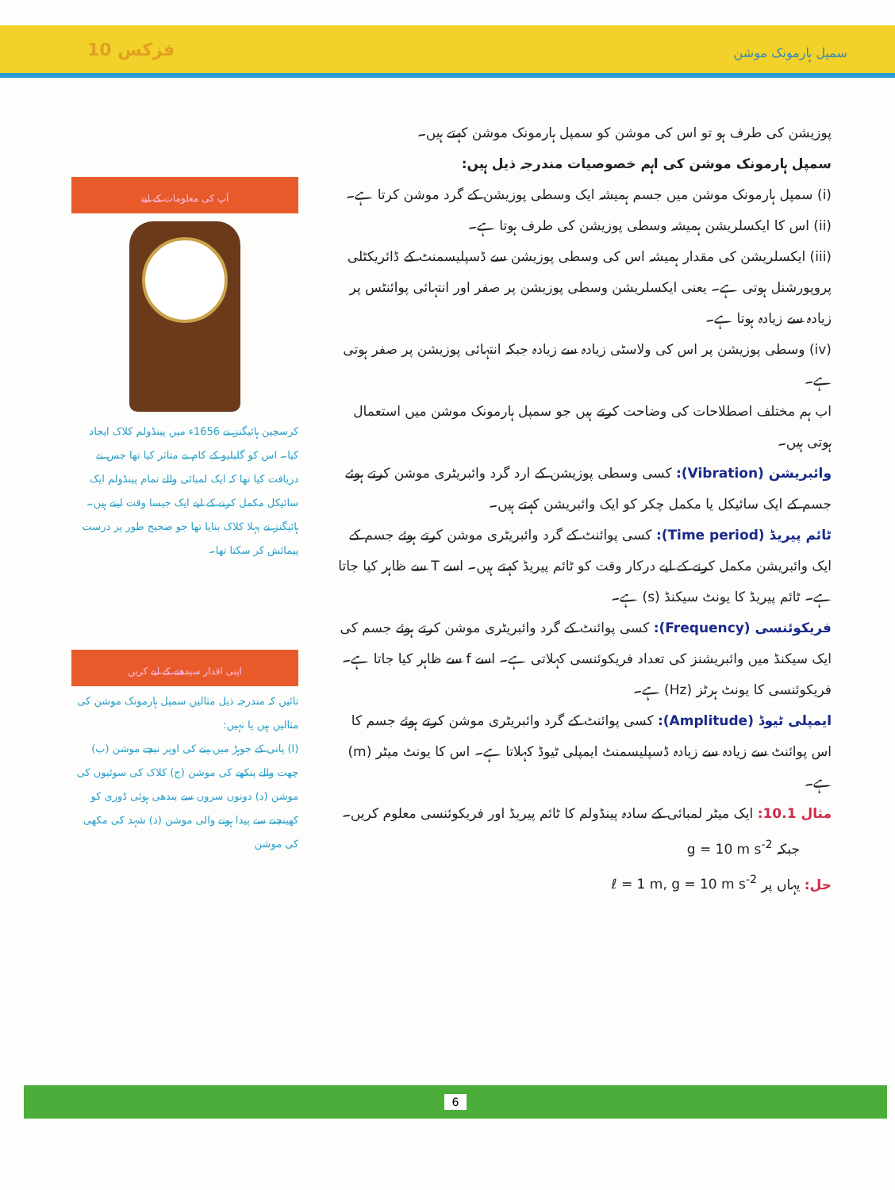فزکس 10 سمپل ہارمونک موشن
پوزیشن کی طرف ہو تو اس کی موشن کو سمپل ہارمونک موشن کہتے ہیں۔
سمپل ہارمونک موشن کی اہم خصوصیات مندرجہ ذیل ہیں:
(i) سمپل ہارمونک موشن میں جسم ہمیشہ ایک وسطی پوزیشن کے گرد موشن کرتا ہے۔
(ii) اس کا ایکسلریشن ہمیشہ وسطی پوزیشن کی طرف ہوتا ہے۔
(iii) ایکسلریشن کی مقدار ہمیشہ اس کی وسطی پوزیشن سے ڈسپلیسمنٹ کے ڈائریکٹلی پروپورشنل ہوتی ہے۔ یعنی ایکسلریشن وسطی پوزیشن پر صفر اور انتہائی پوائنٹس پر زیادہ سے زیادہ ہوتا ہے۔
(iv) وسطی پوزیشن پر اس کی ولاسٹی زیادہ سے زیادہ جبکہ انتہائی پوزیشن پر صفر ہوتی ہے۔
اب ہم مختلف اصطلاحات کی وضاحت کرتے ہیں جو سمپل ہارمونک موشن میں استعمال ہوتی ہیں۔
وائبریشن (Vibration): کسی وسطی پوزیشن کے ارد گرد وائبریٹری موشن کرتے ہوئے جسم کے ایک سائیکل یا مکمل چکر کو ایک وائبریشن کہتے ہیں۔
ٹائم پیریڈ (Time period): کسی پوائنٹ کے گرد وائبریٹری موشن کرتے ہوئے جسم کے ایک وائبریشن مکمل کرنے کے لیے درکار وقت کو ٹائم پیریڈ کہتے ہیں۔ اسے T سے ظاہر کیا جاتا ہے۔ ٹائم پیریڈ کا یونٹ سیکنڈ (s) ہے۔
فریکوئنسی (Frequency): کسی پوائنٹ کے گرد وائبریٹری موشن کرتے ہوئے جسم کی ایک سیکنڈ میں وائبریشنز کی تعداد فریکوئنسی کہلاتی ہے۔ اسے f سے ظاہر کیا جاتا ہے۔ فریکوئنسی کا یونٹ ہرٹز (Hz) ہے۔
ایمپلی ٹیوڈ (Amplitude): کسی پوائنٹ کے گرد وائبریٹری موشن کرتے ہوئے جسم کا اس پوائنٹ سے زیادہ سے زیادہ ڈسپلیسمنٹ ایمپلی ٹیوڈ کہلاتا ہے۔ اس کا یونٹ میٹر (m) ہے۔
مثال 10.1: ایک میٹر لمبائی کے سادہ پینڈولم کا ٹائم پیریڈ اور فریکوئنسی معلوم کریں۔
جبکہ g = 10 m s<sup>-2</sup>
حل: یہاں پر ℓ = 1 m, g = 10 m s<sup>-2</sup>
آپ کی معلومات کے لیے
کرسچین ہائیگنز نے 1656ء میں پینڈولم کلاک ایجاد کیا۔ اس کو گلیلیو کے کام نے متاثر کیا تھا جس نے دریافت کیا تھا کہ ایک لمبائی والے تمام پینڈولم ایک سائیکل مکمل کرنے کے لیے ایک جیسا وقت لیتے ہیں۔ ہائیگنز نے پہلا کلاک بنایا تھا جو صحیح طور پر درست پیمائش کر سکتا تھا۔
اپنی اقدار سیدھنے کے لیے کریں
تائیں کہ مندرجہ ذیل مثالیں سمپل ہارمونک موشن کی مثالیں ہیں یا نہیں:
(ا) پانی کے جوہڑ میں پتے کی اوپر نیچے موشن (ب) چھت والے پنکھے کی موشن (ج) کلاک کی سوئیوں کی موشن (د) دونوں سروں سے بندھی ہوئی ڈوری کو کھینچنے سے پیدا ہونے والی موشن (ذ) شہد کی مکھی کی موشن
6